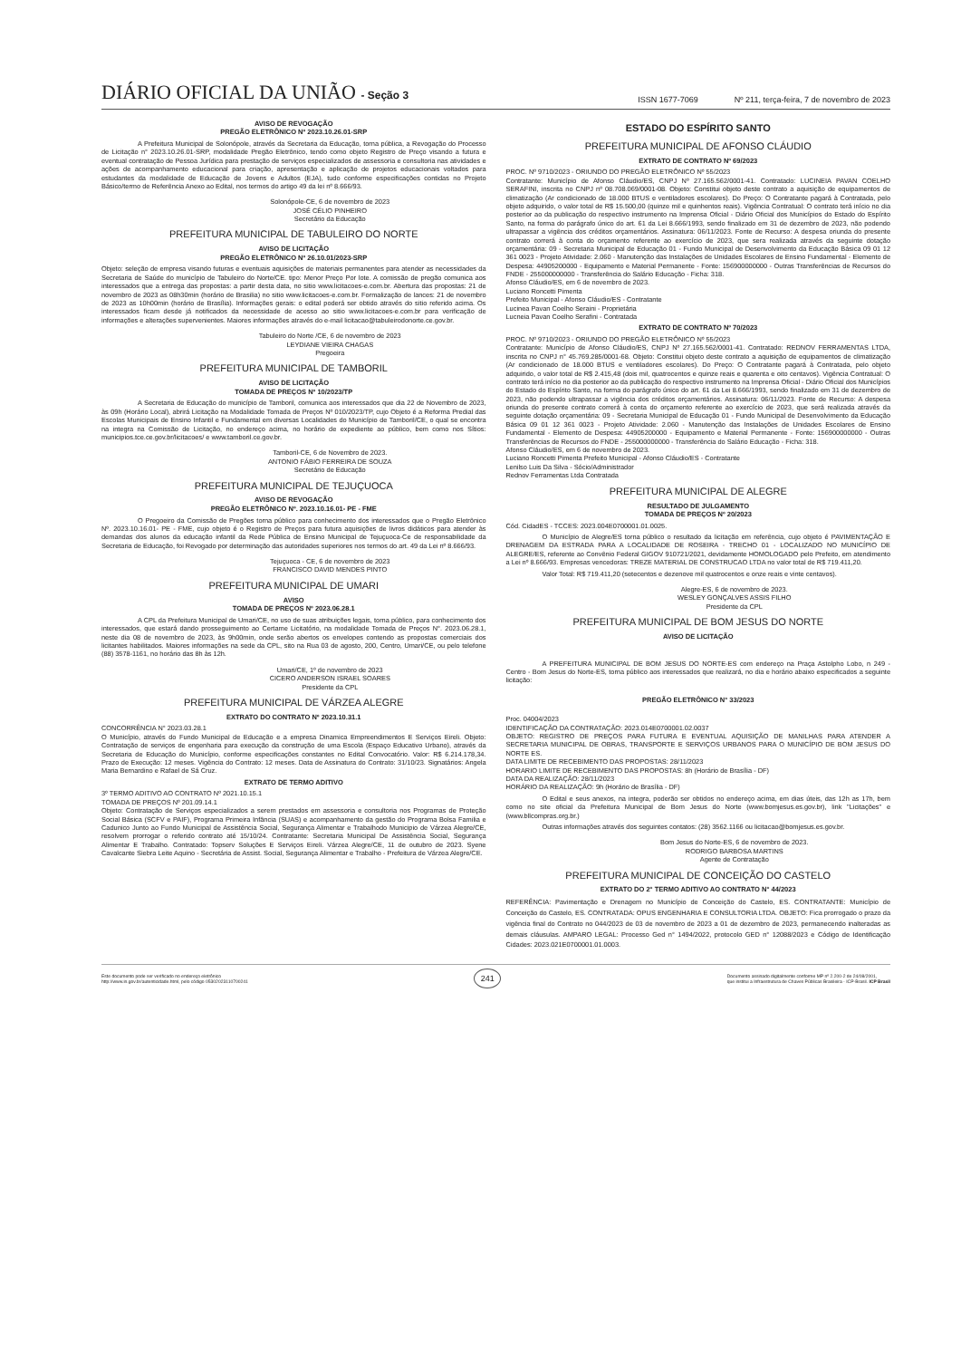DIÁRIO OFICIAL DA UNIÃO - Seção 3
ISSN 1677-7069 Nº 211, terça-feira, 7 de novembro de 2023
AVISO DE REVOGAÇÃO
PREGÃO ELETRÔNICO Nº 2023.10.26.01-SRP
A Prefeitura Municipal de Solonópole, através da Secretaria da Educação, torna pública, a Revogação do Processo de Licitação n° 2023.10.26.01-SRP, modalidade Pregão Eletrônico, tendo como objeto Registro de Preço visando a futura e eventual contratação de Pessoa Jurídica para prestação de serviços especializados de assessoria e consultoria nas atividades e ações de acompanhamento educacional para criação, apresentação e aplicação de projetos educacionais voltados para estudantes da modalidade de Educação de Jovens e Adultos (EJA), tudo conforme especificações contidas no Projeto Básico/termo de Referência Anexo ao Edital, nos termos do artigo 49 da lei nº 8.666/93.
Solonópole-CE, 6 de novembro de 2023
JOSÉ CÉLIO PINHEIRO
Secretário da Educação
PREFEITURA MUNICIPAL DE TABULEIRO DO NORTE
AVISO DE LICITAÇÃO
PREGÃO ELETRÔNICO Nº 26.10.01/2023-SRP
Objeto: seleção de empresa visando futuras e eventuais aquisições de materiais permanentes para atender as necessidades da Secretaria de Saúde do município de Tabuleiro do Norte/CE. tipo: Menor Preço Por lote. A comissão de pregão comunica aos interessados que a entrega das propostas: a partir desta data, no sitio www.licitacoes-e.com.br. Abertura das propostas: 21 de novembro de 2023 as 08h30min (horário de Brasilia) no sitio www.licitacoes-e.com.br. Formalização de lances: 21 de novembro de 2023 as 10h00min (horário de Brasília). Informações gerais: o edital poderá ser obtido através do sitio referido acima. Os interessados ficam desde já notificados da necessidade de acesso ao sitio www.licitacoes-e.com.br para verificação de informações e alterações supervenientes. Maiores informações através do e-mail licitacao@tabuleirodonorte.ce.gov.br.
Tabuleiro do Norte /CE, 6 de novembro de 2023
LEYDIANE VIEIRA CHAGAS
Pregoeira
PREFEITURA MUNICIPAL DE TAMBORIL
AVISO DE LICITAÇÃO
TOMADA DE PREÇOS Nº 10/2023/TP
A Secretaria de Educação do município de Tamboril, comunica aos interessados que dia 22 de Novembro de 2023, às 09h (Horário Local), abrirá Licitação na Modalidade Tomada de Preços Nº 010/2023/TP, cujo Objeto é a Reforma Predial das Escolas Municipais de Ensino Infantil e Fundamental em diversas Localidades do Município de Tamboril/CE, o qual se encontra na integra na Comissão de Licitação, no endereço acima, no horário de expediente ao público, bem como nos Sítios: municipios.tce.ce.gov.br/licitacoes/ e www.tamboril.ce.gov.br.
Tamboril-CE, 6 de Novembro de 2023.
ANTONIO FÁBIO FERREIRA DE SOUZA
Secretário de Educação
PREFEITURA MUNICIPAL DE TEJUÇUOCA
AVISO DE REVOGAÇÃO
PREGÃO ELETRÔNICO Nº. 2023.10.16.01- PE - FME
O Pregoeiro da Comissão de Pregões torna público para conhecimento dos interessados que o Pregão Eletrônico Nº. 2023.10.16.01- PE - FME, cujo objeto é o Registro de Preços para futura aquisições de livros didáticos para atender às demandas dos alunos da educação infantil da Rede Pública de Ensino Municipal de Tejuçuoca-Ce de responsabilidade da Secretaria de Educação, foi Revogado por determinação das autoridades superiores nos termos do art. 49 da Lei nº 8.666/93.
Tejuçuoca - CE, 6 de novembro de 2023
FRANCISCO DAVID MENDES PINTO
PREFEITURA MUNICIPAL DE UMARI
AVISO
TOMADA DE PREÇOS Nº 2023.06.28.1
A CPL da Prefeitura Municipal de Umari/CE, no uso de suas atribuições legais, torna público, para conhecimento dos interessados, que estará dando prosseguimento ao Certame Licitatório, na modalidade Tomada de Preços N°. 2023.06.28.1, neste dia 08 de novembro de 2023, às 9h00min, onde serão abertos os envelopes contendo as propostas comerciais dos licitantes habilitados. Maiores informações na sede da CPL, sito na Rua 03 de agosto, 200, Centro, Umari/CE, ou pelo telefone (88) 3578-1161, no horário das 8h às 12h.
Umari/CE, 1º de novembro de 2023
CICERO ANDERSON ISRAEL SOARES
Presidente da CPL
PREFEITURA MUNICIPAL DE VÁRZEA ALEGRE
EXTRATO DO CONTRATO Nº 2023.10.31.1
CONCORRÊNCIA N° 2023.03.28.1
O Município, através do Fundo Municipal de Educação e a empresa Dinamica Empreendimentos E Serviços Eireli. Objeto: Contratação de serviços de engenharia para execução da construção de uma Escola (Espaço Educativo Urbano), através da Secretaria de Educação do Município, conforme especificações constantes no Edital Convocatório. Valor: R$ 6.214.178,34. Prazo de Execução: 12 meses. Vigência do Contrato: 12 meses. Data de Assinatura do Contrato: 31/10/23. Signatários: Angela Maria Bernardino e Rafael de Sá Cruz.
EXTRATO DE TERMO ADITIVO
3º TERMO ADITIVO AO CONTRATO Nº 2021.10.15.1
TOMADA DE PREÇOS Nº 201.09.14.1
Objeto: Contratação de Serviços especializados a serem prestados em assessoria e consultoria nos Programas de Proteção Social Básica (SCFV e PAIF), Programa Primeira Infância (SUAS) e acompanhamento da gestão do Programa Bolsa Familia e Cadunico Junto ao Fundo Municipal de Assistência Social, Segurança Alimentar e Trabalhodo Municipio de Várzea Alegre/CE, resolvem prorrogar o referido contrato até 15/10/24. Contratante: Secretaria Municipal De Assistência Social, Segurança Alimentar E Trabalho. Contratado: Topserv Soluções E Serviços Eireli. Várzea Alegre/CE, 11 de outubro de 2023. Syene Cavalcante Siebra Leite Aquino - Secretária de Assist. Social, Segurança Alimentar e Trabalho - Prefeitura de Várzea Alegre/CE.
ESTADO DO ESPÍRITO SANTO
PREFEITURA MUNICIPAL DE AFONSO CLÁUDIO
EXTRATO DE CONTRATO Nº 69/2023
PROC. Nº 9710/2023 - ORIUNDO DO PREGÃO ELETRÔNICO Nº 55/2023
Contratante: Município de Afonso Cláudio/ES, CNPJ Nº 27.165.562/0001-41. Contratado: LUCINEIA PAVAN COELHO SERAFINI, inscrita no CNPJ nº 08.708.069/0001-08. Objeto: Constitui objeto deste contrato a aquisição de equipamentos de climatização (Ar condicionado de 18.000 BTUS e ventiladores escolares). Do Preço: O Contratante pagará à Contratada, pelo objeto adquirido, o valor total de R$ 15.500,00 (quinze mil e quinhentos reais). Vigência Contratual: O contrato terá início no dia posterior ao da publicação do respectivo instrumento na Imprensa Oficial - Diário Oficial dos Municípios do Estado do Espírito Santo, na forma do parágrafo único do art. 61 da Lei 8.666/1993, sendo finalizado em 31 de dezembro de 2023, não podendo ultrapassar a vigência dos créditos orçamentários. Assinatura: 06/11/2023. Fonte de Recurso: A despesa oriunda do presente contrato correrá à conta do orçamento referente ao exercício de 2023, que sera realizada através da seguinte dotação orçamentária: 09 - Secretaria Municipal de Educação 01 - Fundo Municipal de Desenvolvimento da Educação Básica 09 01 12 361 0023 - Projeto Atividade: 2.060 - Manutenção das Instalações de Unidades Escolares de Ensino Fundamental - Elemento de Despesa: 44905200000 - Equipamento e Material Permanente - Fonte: 156900000000 - Outras Transferências de Recursos do FNDE - 255000000000 - Transferência do Salário Educação - Ficha: 318.
Afonso Cláudio/ES, em 6 de novembro de 2023.
Luciano Roncetti Pimenta
Prefeito Municipal - Afonso Cláudio/ES - Contratante
Lucinea Pavan Coelho Seraini - Proprietária
Lucneia Pavan Coelho Serafini - Contratada
EXTRATO DE CONTRATO Nº 70/2023
PROC. Nº 9710/2023 - ORIUNDO DO PREGÃO ELETRÔNICO Nº 55/2023
Contratante: Município de Afonso Cláudio/ES, CNPJ Nº 27.165.562/0001-41. Contratado: REDNOV FERRAMENTAS LTDA, inscrita no CNPJ n° 45.769.285/0001-68. Objeto: Constitui objeto deste contrato a aquisição de equipamentos de climatização (Ar condicionado de 18.000 BTUS e ventiladores escolares). Do Preço: O Contratante pagará à Contratada, pelo objeto adquirido, o valor total de R$ 2.415,48 (dois mil, quatrocentos e quinze reais e quarenta e oito centavos). Vigência Contratual: O contrato terá início no dia posterior ao da publicação do respectivo instrumento na Imprensa Oficial - Diário Oficial dos Municípios do Estado do Espírito Santo, na forma do parágrafo único do art. 61 da Lei 8.666/1993, sendo finalizado em 31 de dezembro de 2023, não podendo ultrapassar a vigência dos créditos orçamentários. Assinatura: 06/11/2023. Fonte de Recurso: A despesa oriunda do presente contrato correrá à conta do orçamento referente ao exercício de 2023, que será realizada através da seguinte dotação orçamentária: 09 - Secretaria Municipal de Educação 01 - Fundo Municipal de Desenvolvimento da Educação Básica 09 01 12 361 0023 - Projeto Atividade: 2.060 - Manutenção das Instalações de Unidades Escolares de Ensino Fundamental - Elemento de Despesa: 44905200000 - Equipamento e Material Permanente - Fonte: 156900000000 - Outras Transferências de Recursos do FNDE - 255000000000 - Transferência do Salário Educação - Ficha: 318.
Afonso Cláudio/ES, em 6 de novembro de 2023.
Luciano Roncetti Pimenta Prefeito Municipal - Afonso Cláudio/ES - Contratante
Lenilso Luis Da Silva - Sócio/Administrador
Rednov Ferramentas Ltda Contratada
PREFEITURA MUNICIPAL DE ALEGRE
RESULTADO DE JULGAMENTO
TOMADA DE PREÇOS Nº 20/2023
Cód. CidadES - TCCES: 2023.004E0700001.01.0025.
O Município de Alegre/ES torna público o resultado da licitação em referência, cujo objeto é PAVIMENTAÇÃO E DRENAGEM DA ESTRADA PARA A LOCALIDADE DE ROSEIRA - TRECHO 01 - LOCALIZADO NO MUNICÍPIO DE ALEGRE/ES, referente ao Convênio Federal GIGOV 910721/2021, devidamente HOMOLOGADO pelo Prefeito, em atendimento a Lei nº 8.666/93. Empresas vencedoras: TREZE MATERIAL DE CONSTRUCAO LTDA no valor total de R$ 719.411,20.
Valor Total: R$ 719.411,20 (setecentos e dezenove mil quatrocentos e onze reais e vinte centavos).
Alegre-ES, 6 de novembro de 2023.
WESLEY GONÇALVES ASSIS FILHO
Presidente da CPL
PREFEITURA MUNICIPAL DE BOM JESUS DO NORTE
AVISO DE LICITAÇÃO
A PREFEITURA MUNICIPAL DE BOM JESUS DO NORTE-ES com endereço na Praça Astolpho Lobo, n 249 - Centro - Bom Jesus do Norte-ES, torna público aos interessados que realizará, no dia e horário abaixo especificados a seguinte licitação:
PREGÃO ELETRÔNICO N° 33/2023
Proc. 04004/2023
IDENTIFICAÇÃO DA CONTRATAÇÃO: 2023.014E0700001.02.0037
OBJETO: REGISTRO DE PREÇOS PARA FUTURA E EVENTUAL AQUISIÇÃO DE MANILHAS PARA ATENDER A SECRETARIA MUNICIPAL DE OBRAS, TRANSPORTE E SERVIÇOS URBANOS PARA O MUNICÍPIO DE BOM JESUS DO NORTE ES.
DATA LIMITE DE RECEBIMENTO DAS PROPOSTAS: 28/11/2023
HORARIO LIMITE DE RECEBIMENTO DAS PROPOSTAS: 8h (Horário de Brasília - DF)
DATA DA REALIZAÇÃO: 28/11/2023
HORÁRIO DA REALIZAÇÃO: 9h (Horário de Brasília - DF)
O Edital e seus anexos, na integra, poderão ser obtidos no endereço acima, em dias úteis, das 12h as 17h, bem como no site oficial da Prefeitura Municipal de Bom Jesus do Norte (www.bomjesus.es.gov.br), link "Licitações" e (www.bllcompras.org.br.)
Outras informações através dos seguintes contatos: (28) 3562.1166 ou licitacao@bomjesus.es.gov.br.
Bom Jesus do Norte-ES, 6 de novembro de 2023.
RODRIGO BARBOSA MARTINS
Agente de Contratação
PREFEITURA MUNICIPAL DE CONCEIÇÃO DO CASTELO
EXTRATO DO 2° TERMO ADITIVO AO CONTRATO N° 44/2023
REFERÊNCIA: Pavimentação e Drenagem no Município de Conceição do Castelo, ES. CONTRATANTE: Município de Conceição do Castelo, ES. CONTRATADA: OPUS ENGENHARIA E CONSULTORIA LTDA. OBJETO: Fica prorrogado o prazo da vigência final do Contrato no 044/2023 de 03 de novembro de 2023 a 01 de dezembro de 2023, permanecendo inalteradas as demais cláusulas. AMPARO LEGAL: Processo Ged n° 1494/2022, protocolo GED n° 12088/2023 e Código de Identificação Cidades: 2023.021E0700001.01.0003.
Este documento pode ser verificado no endereço eletrônico
http://www.in.gov.br/autenticidade.html, pelo código 05302023110700241
241
Documento assinado digitalmente conforme MP nº 2.200-2 de 24/08/2001,
que institui a Infraestrutura de Chaves Públicas Brasileira - ICP-Brasil. ICP Brasil